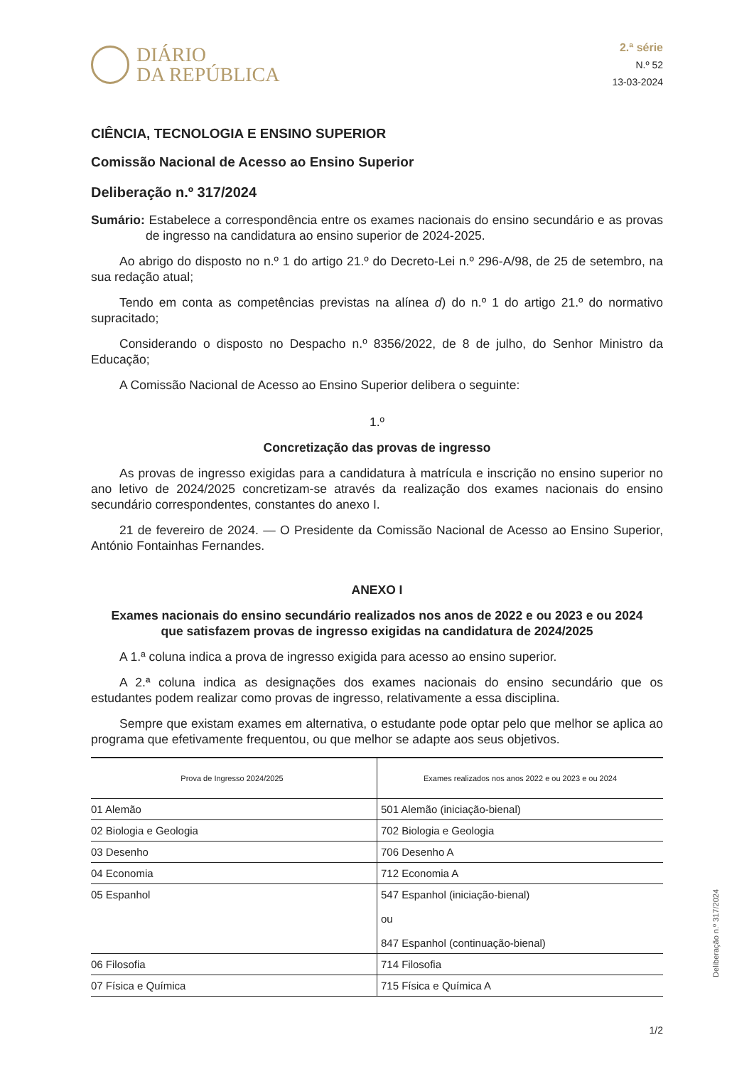DIÁRIO
DA REPÚBLICA
2.ª série
N.º 52
13-03-2024
CIÊNCIA, TECNOLOGIA E ENSINO SUPERIOR
Comissão Nacional de Acesso ao Ensino Superior
Deliberação n.º 317/2024
Sumário: Estabelece a correspondência entre os exames nacionais do ensino secundário e as provas de ingresso na candidatura ao ensino superior de 2024-2025.
Ao abrigo do disposto no n.º 1 do artigo 21.º do Decreto-Lei n.º 296-A/98, de 25 de setembro, na sua redação atual;
Tendo em conta as competências previstas na alínea d) do n.º 1 do artigo 21.º do normativo supracitado;
Considerando o disposto no Despacho n.º 8356/2022, de 8 de julho, do Senhor Ministro da Educação;
A Comissão Nacional de Acesso ao Ensino Superior delibera o seguinte:
1.º
Concretização das provas de ingresso
As provas de ingresso exigidas para a candidatura à matrícula e inscrição no ensino superior no ano letivo de 2024/2025 concretizam-se através da realização dos exames nacionais do ensino secundário correspondentes, constantes do anexo I.
21 de fevereiro de 2024. — O Presidente da Comissão Nacional de Acesso ao Ensino Superior, António Fontainhas Fernandes.
ANEXO I
Exames nacionais do ensino secundário realizados nos anos de 2022 e ou 2023 e ou 2024
que satisfazem provas de ingresso exigidas na candidatura de 2024/2025
A 1.ª coluna indica a prova de ingresso exigida para acesso ao ensino superior.
A 2.ª coluna indica as designações dos exames nacionais do ensino secundário que os estudantes podem realizar como provas de ingresso, relativamente a essa disciplina.
Sempre que existam exames em alternativa, o estudante pode optar pelo que melhor se aplica ao programa que efetivamente frequentou, ou que melhor se adapte aos seus objetivos.
| Prova de Ingresso 2024/2025 | Exames realizados nos anos 2022 e ou 2023 e ou 2024 |
| --- | --- |
| 01 Alemão | 501 Alemão (iniciação-bienal) |
| 02 Biologia e Geologia | 702 Biologia e Geologia |
| 03 Desenho | 706 Desenho A |
| 04 Economia | 712 Economia A |
| 05 Espanhol | 547 Espanhol (iniciação-bienal) ou 847 Espanhol (continuação-bienal) |
| 06 Filosofia | 714 Filosofia |
| 07 Física e Química | 715 Física e Química A |
Deliberação n.º 317/2024
1/2